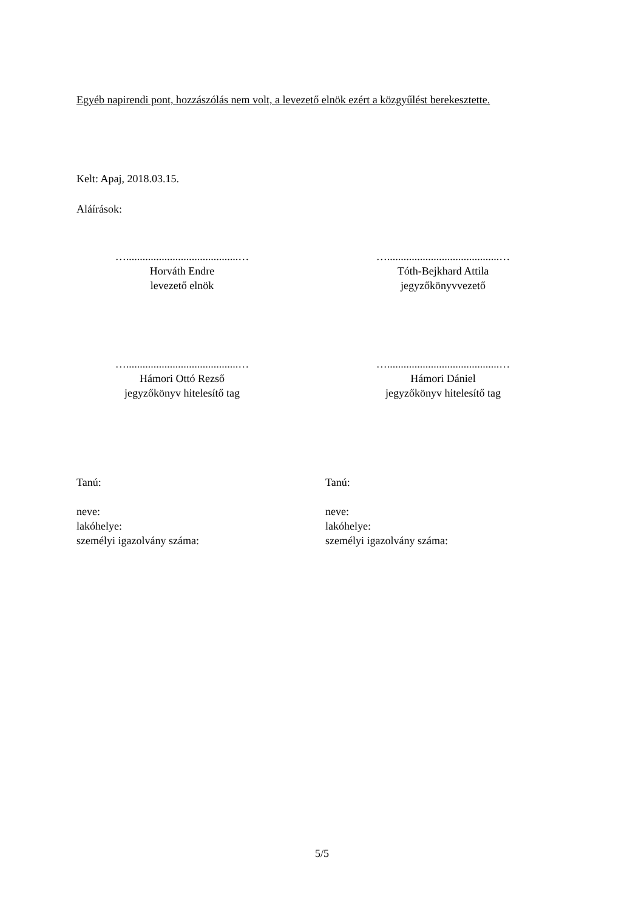Egyéb napirendi pont, hozzászólás nem volt, a levezető elnök ezért a közgyűlést berekesztette.
Kelt: Apaj, 2018.03.15.
Aláírások:
….........................................…
Horváth Endre
levezető elnök
….........................................…
Tóth-Bejkhard Attila
jegyzőkönyvvezető
….........................................…
Hámori Ottó Rezső
jegyzőkönyv hitelesítő tag
….........................................…
Hámori Dániel
jegyzőkönyv hitelesítő tag
Tanú:
neve:
lakóhelye:
személyi igazolvány száma:
Tanú:
neve:
lakóhelye:
személyi igazolvány száma:
5/5